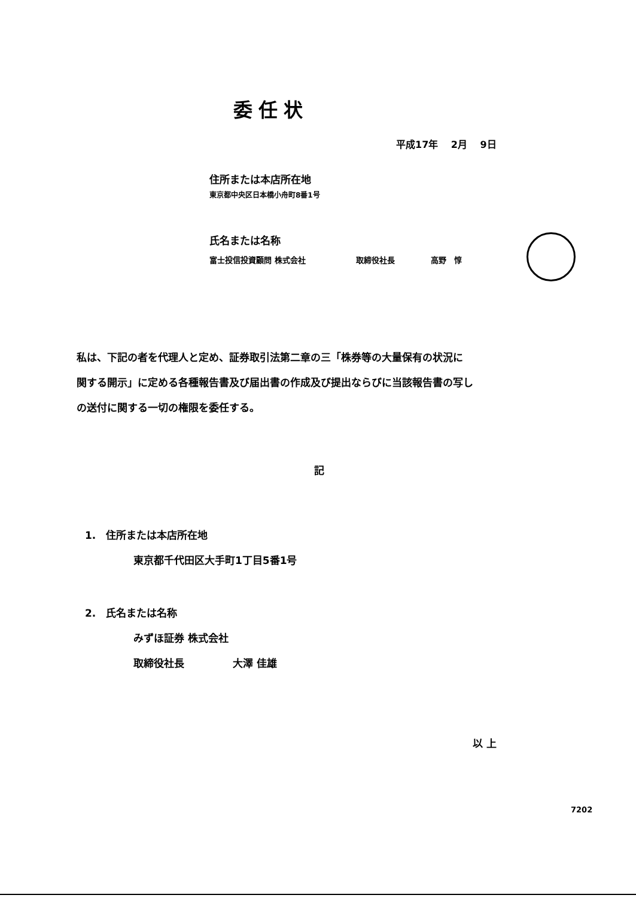委任状
平成17年　 2月　 9日
住所または本店所在地
東京都中央区日本橋小舟町8番1号
氏名または名称
富士投信投資顧問 株式会社 取締役社長 高野　惇
私は、下記の者を代理人と定め、証券取引法第二章の三「株券等の大量保有の状況に
関する開示」に定める各種報告書及び届出書の作成及び提出ならびに当該報告書の写し
の送付に関する一切の権限を委任する。
記
1.　住所または本店所在地
東京都千代田区大手町1丁目5番1号
2.　氏名または名称
みずほ証券 株式会社
取締役社長 大澤 佳雄
以 上
7202